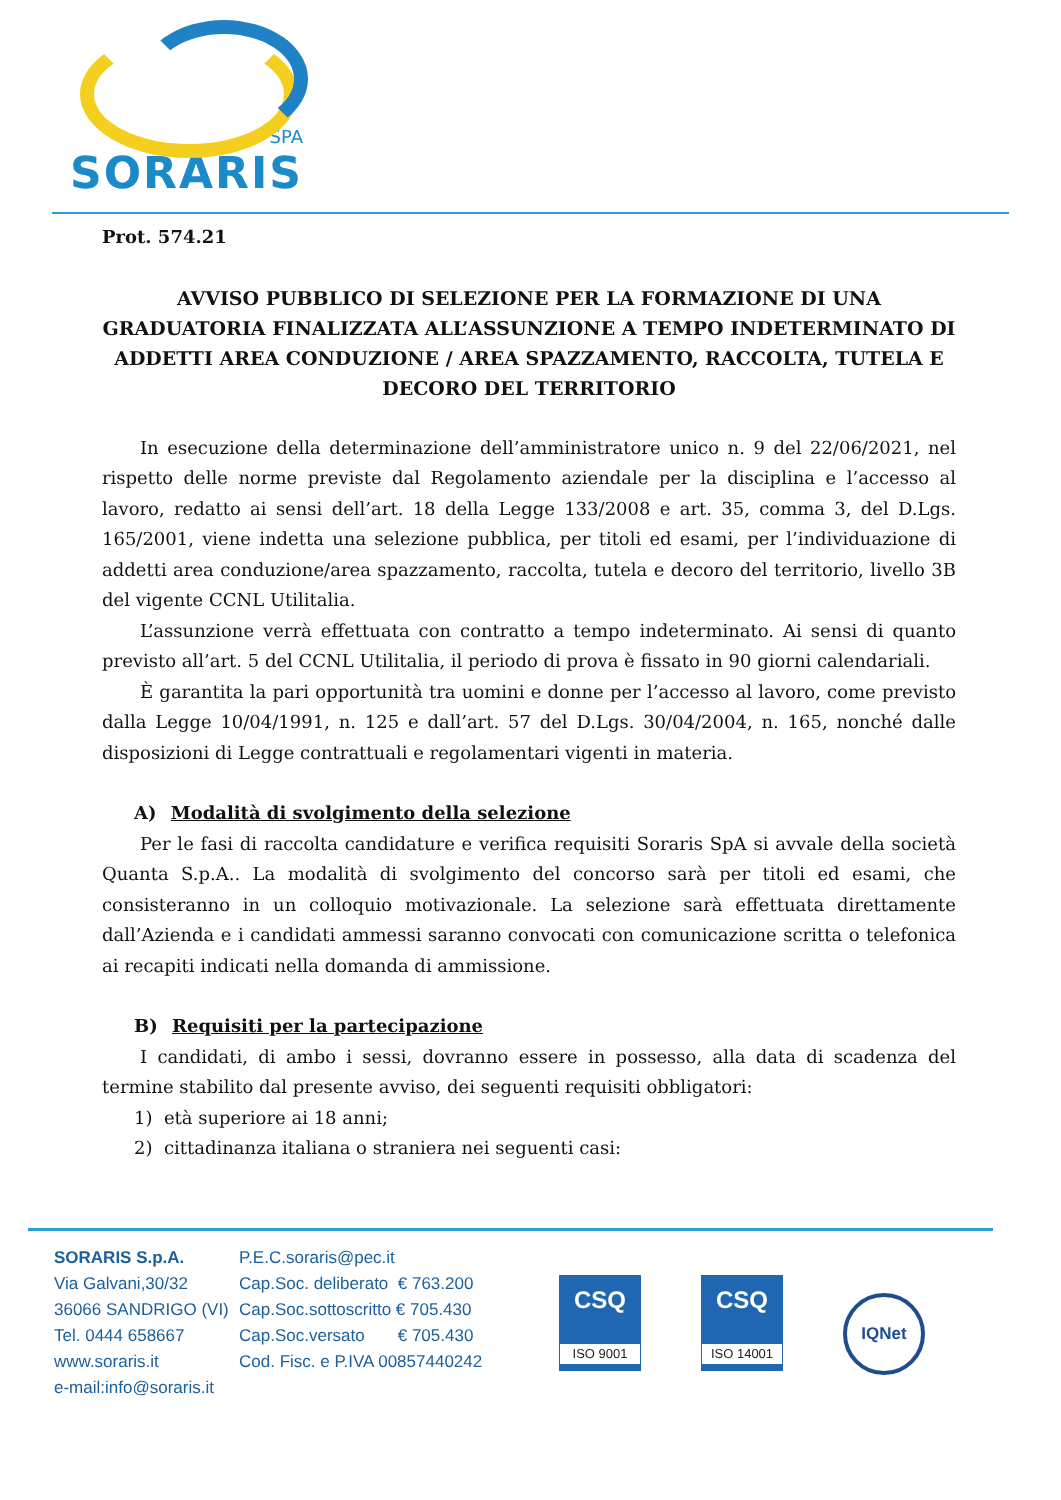SPA
SORARIS
Prot. 574.21
AVVISO PUBBLICO DI SELEZIONE PER LA FORMAZIONE DI UNA GRADUATORIA FINALIZZATA ALL’ASSUNZIONE A TEMPO INDETERMINATO DI ADDETTI AREA CONDUZIONE / AREA SPAZZAMENTO, RACCOLTA, TUTELA E DECORO DEL TERRITORIO
In esecuzione della determinazione dell’amministratore unico n. 9 del 22/06/2021, nel rispetto delle norme previste dal Regolamento aziendale per la disciplina e l’accesso al lavoro, redatto ai sensi dell’art. 18 della Legge 133/2008 e art. 35, comma 3, del D.Lgs. 165/2001, viene indetta una selezione pubblica, per titoli ed esami, per l’individuazione di addetti area conduzione/area spazzamento, raccolta, tutela e decoro del territorio, livello 3B del vigente CCNL Utilitalia.
L’assunzione verrà effettuata con contratto a tempo indeterminato. Ai sensi di quanto previsto all’art. 5 del CCNL Utilitalia, il periodo di prova è fissato in 90 giorni calendariali.
È garantita la pari opportunità tra uomini e donne per l’accesso al lavoro, come previsto dalla Legge 10/04/1991, n. 125 e dall’art. 57 del D.Lgs. 30/04/2004, n. 165, nonché dalle disposizioni di Legge contrattuali e regolamentari vigenti in materia.
A) Modalità di svolgimento della selezione
Per le fasi di raccolta candidature e verifica requisiti Soraris SpA si avvale della società Quanta S.p.A.. La modalità di svolgimento del concorso sarà per titoli ed esami, che consisteranno in un colloquio motivazionale. La selezione sarà effettuata direttamente dall’Azienda e i candidati ammessi saranno convocati con comunicazione scritta o telefonica ai recapiti indicati nella domanda di ammissione.
B) Requisiti per la partecipazione
I candidati, di ambo i sessi, dovranno essere in possesso, alla data di scadenza del termine stabilito dal presente avviso, dei seguenti requisiti obbligatori:
1) età superiore ai 18 anni;
2) cittadinanza italiana o straniera nei seguenti casi:
SORARIS S.p.A.
Via Galvani,30/32
36066 SANDRIGO (VI)
Tel. 0444 658667
www.soraris.it
e-mail:info@soraris.it
P.E.C.soraris@pec.it
Cap.Soc. deliberato € 763.200
Cap.Soc.sottoscritto € 705.430
Cap.Soc.versato € 705.430
Cod. Fisc. e P.IVA 00857440242
CSQ
ISO 9001
CSQ
ISO 14001
IQNet